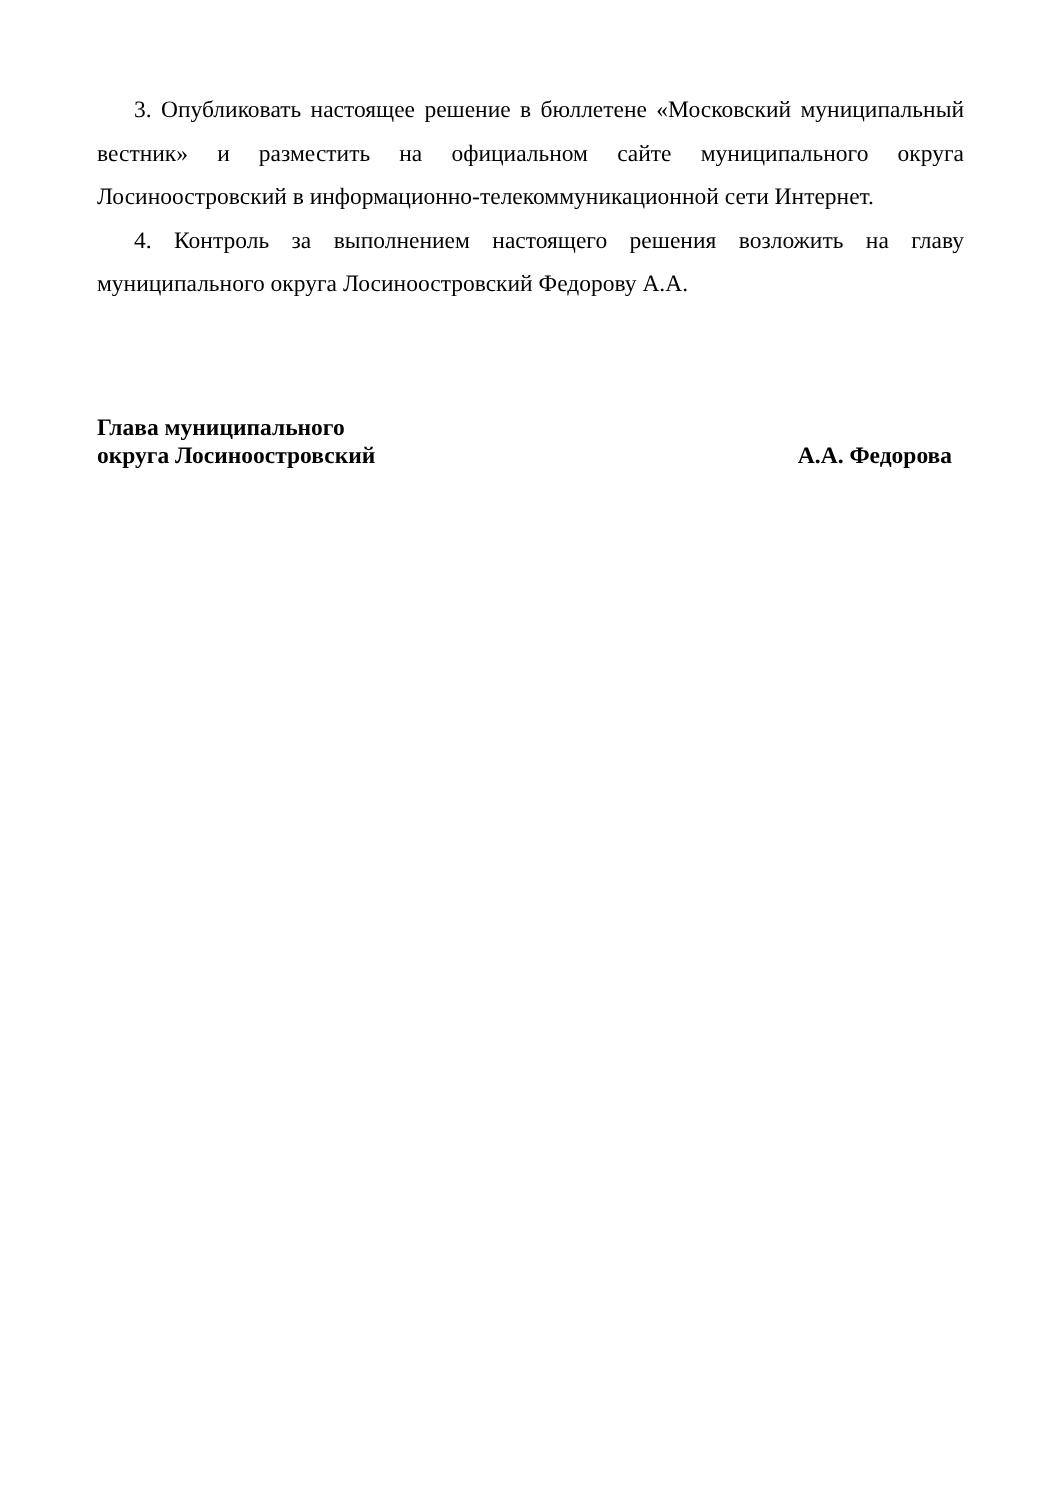3. Опубликовать настоящее решение в бюллетене «Московский муниципальный вестник» и разместить на официальном сайте муниципального округа Лосиноостровский в информационно-телекоммуникационной сети Интернет.
4. Контроль за выполнением настоящего решения возложить на главу муниципального округа Лосиноостровский Федорову А.А.
Глава муниципального
округа Лосиноостровский
А.А. Федорова